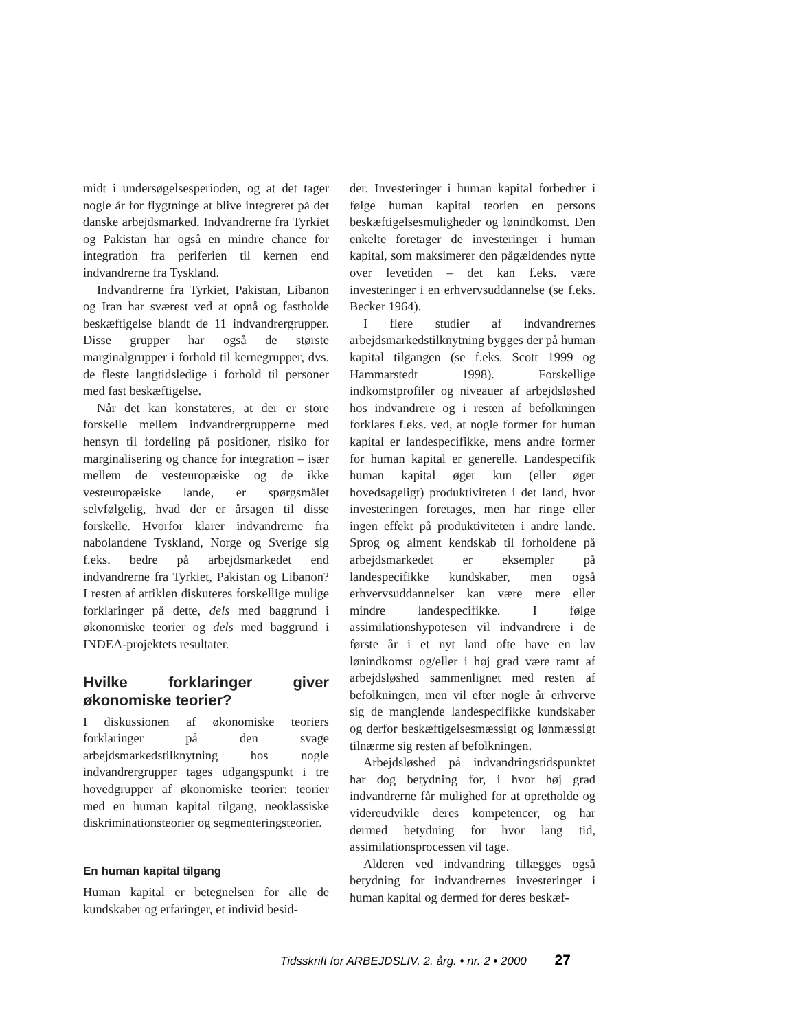midt i undersøgelsesperioden, og at det tager nogle år for flygtninge at blive integreret på det danske arbejdsmarked. Indvandrerne fra Tyrkiet og Pakistan har også en mindre chance for integration fra periferien til kernen end indvandrerne fra Tyskland.
Indvandrerne fra Tyrkiet, Pakistan, Libanon og Iran har sværest ved at opnå og fastholde beskæftigelse blandt de 11 indvandrergrupper. Disse grupper har også de største marginalgrupper i forhold til kernegrupper, dvs. de fleste langtidsledige i forhold til personer med fast beskæftigelse.
Når det kan konstateres, at der er store forskelle mellem indvandrergrupperne med hensyn til fordeling på positioner, risiko for marginalisering og chance for integration – især mellem de vesteuropæiske og de ikke vesteuropæiske lande, er spørgsmålet selvfølgelig, hvad der er årsagen til disse forskelle. Hvorfor klarer indvandrerne fra nabolandene Tyskland, Norge og Sverige sig f.eks. bedre på arbejdsmarkedet end indvandrerne fra Tyrkiet, Pakistan og Libanon? I resten af artiklen diskuteres forskellige mulige forklaringer på dette, dels med baggrund i økonomiske teorier og dels med baggrund i INDEA-projektets resultater.
Hvilke forklaringer giver økonomiske teorier?
I diskussionen af økonomiske teoriers forklaringer på den svage arbejdsmarkedstilknytning hos nogle indvandrergrupper tages udgangspunkt i tre hovedgrupper af økonomiske teorier: teorier med en human kapital tilgang, neoklassiske diskriminationsteorier og segmenteringsteorier.
En human kapital tilgang
Human kapital er betegnelsen for alle de kundskaber og erfaringer, et individ besid-
der. Investeringer i human kapital forbedrer i følge human kapital teorien en persons beskæftigelsesmuligheder og lønindkomst. Den enkelte foretager de investeringer i human kapital, som maksimerer den pågældendes nytte over levetiden – det kan f.eks. være investeringer i en erhvervsuddannelse (se f.eks. Becker 1964).
I flere studier af indvandrernes arbejdsmarkedstilknytning bygges der på human kapital tilgangen (se f.eks. Scott 1999 og Hammarstedt 1998). Forskellige indkomstprofiler og niveauer af arbejdsløshed hos indvandrere og i resten af befolkningen forklares f.eks. ved, at nogle former for human kapital er landespecifikke, mens andre former for human kapital er generelle. Landespecifik human kapital øger kun (eller øger hovedsageligt) produktiviteten i det land, hvor investeringen foretages, men har ringe eller ingen effekt på produktiviteten i andre lande. Sprog og alment kendskab til forholdene på arbejdsmarkedet er eksempler på landespecifikke kundskaber, men også erhvervsuddannelser kan være mere eller mindre landespecifikke. I følge assimilationshypotesen vil indvandrere i de første år i et nyt land ofte have en lav lønindkomst og/eller i høj grad være ramt af arbejdsløshed sammenlignet med resten af befolkningen, men vil efter nogle år erhverve sig de manglende landespecifikke kundskaber og derfor beskæftigelsesmæssigt og lønmæssigt tilnærme sig resten af befolkningen.
Arbejdsløshed på indvandringstidspunktet har dog betydning for, i hvor høj grad indvandrerne får mulighed for at opretholde og videreudvikle deres kompetencer, og har dermed betydning for hvor lang tid, assimilationsprocessen vil tage.
Alderen ved indvandring tillægges også betydning for indvandrernes investeringer i human kapital og dermed for deres beskæf-
Tidsskrift for ARBEJDSLIV, 2. årg. • nr. 2 • 2000 27